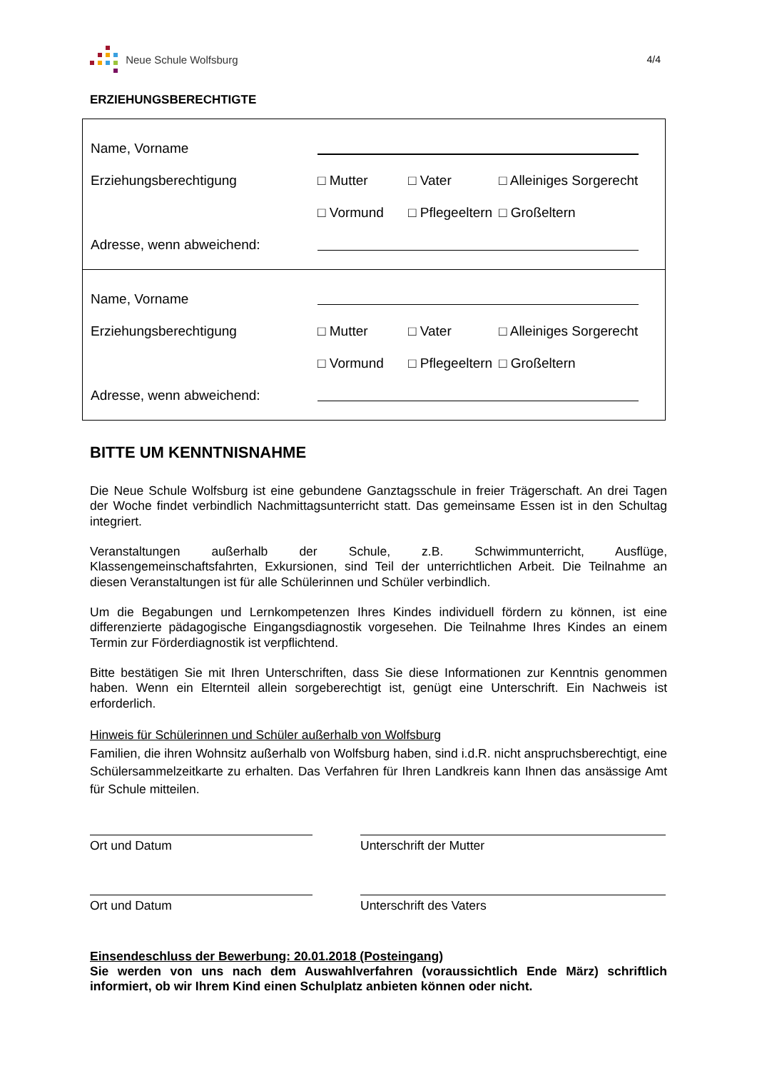Neue Schule Wolfsburg 4/4
ERZIEHUNGSBERECHTIGTE
| Name, Vorname Erziehungsberechtigung □ Mutter □ Vater □ Alleiniges Sorgerecht □ Vormund □ Pflegeeltern □ Großeltern Adresse, wenn abweichend: |
| Name, Vorname Erziehungsberechtigung □ Mutter □ Vater □ Alleiniges Sorgerecht □ Vormund □ Pflegeeltern □ Großeltern Adresse, wenn abweichend: |
BITTE UM KENNTNISNAHME
Die Neue Schule Wolfsburg ist eine gebundene Ganztagsschule in freier Trägerschaft. An drei Tagen der Woche findet verbindlich Nachmittagsunterricht statt. Das gemeinsame Essen ist in den Schultag integriert.
Veranstaltungen außerhalb der Schule, z.B. Schwimmunterricht, Ausflüge, Klassengemeinschaftsfahrten, Exkursionen, sind Teil der unterrichtlichen Arbeit. Die Teilnahme an diesen Veranstaltungen ist für alle Schülerinnen und Schüler verbindlich.
Um die Begabungen und Lernkompetenzen Ihres Kindes individuell fördern zu können, ist eine differenzierte pädagogische Eingangsdiagnostik vorgesehen. Die Teilnahme Ihres Kindes an einem Termin zur Förderdiagnostik ist verpflichtend.
Bitte bestätigen Sie mit Ihren Unterschriften, dass Sie diese Informationen zur Kenntnis genommen haben. Wenn ein Elternteil allein sorgeberechtigt ist, genügt eine Unterschrift. Ein Nachweis ist erforderlich.
Hinweis für Schülerinnen und Schüler außerhalb von Wolfsburg
Familien, die ihren Wohnsitz außerhalb von Wolfsburg haben, sind i.d.R. nicht anspruchsberechtigt, eine Schülersammelzeitkarte zu erhalten. Das Verfahren für Ihren Landkreis kann Ihnen das ansässige Amt für Schule mitteilen.
Ort und Datum Unterschrift der Mutter
Ort und Datum Unterschrift des Vaters
Einsendeschluss der Bewerbung: 20.01.2018 (Posteingang)
Sie werden von uns nach dem Auswahlverfahren (voraussichtlich Ende März) schriftlich informiert, ob wir Ihrem Kind einen Schulplatz anbieten können oder nicht.